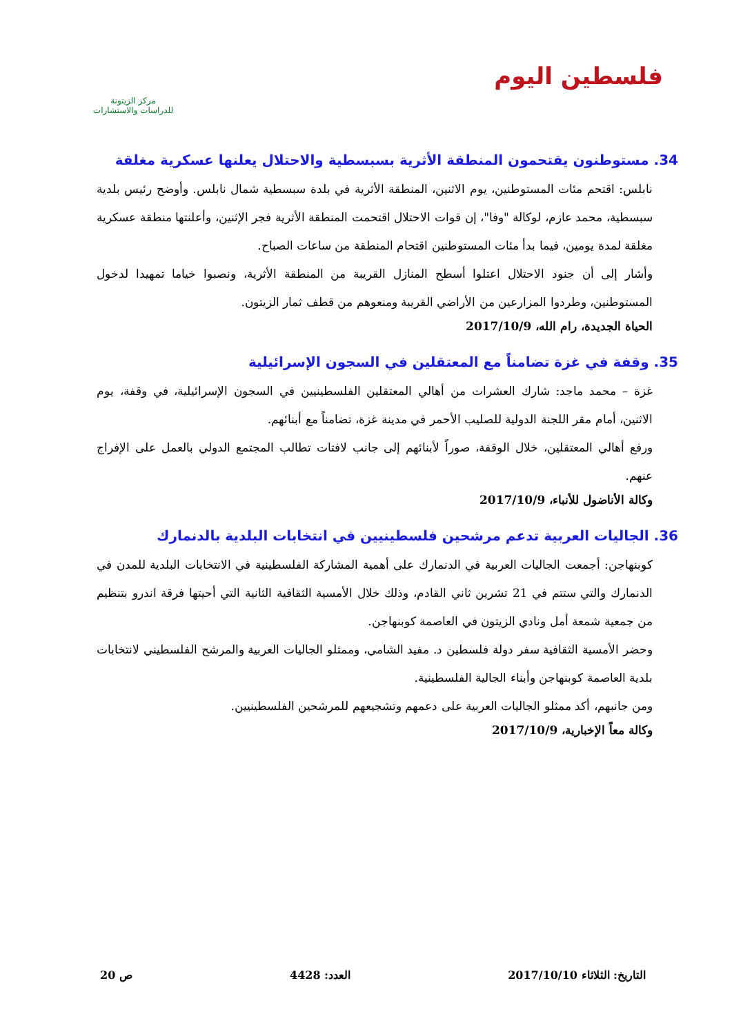فلسطين اليوم
مركز الزيتونة
للدراسات والاستشارات
34. مستوطنون يقتحمون المنطقة الأثرية بسبسطية والاحتلال يعلنها عسكرية مغلقة
نابلس: اقتحم مئات المستوطنين، يوم الاثنين، المنطقة الأثرية في بلدة سبسطية شمال نابلس. وأوضح رئيس بلدية سبسطية، محمد عازم، لوكالة "وفا"، إن قوات الاحتلال اقتحمت المنطقة الأثرية فجر الإثنين، وأعلنتها منطقة عسكرية مغلقة لمدة يومين، فيما بدأ مئات المستوطنين اقتحام المنطقة من ساعات الصباح.
وأشار إلى أن جنود الاحتلال اعتلوا أسطح المنازل القريبة من المنطقة الأثرية، ونصبوا خياما تمهيدا لدخول المستوطنين، وطردوا المزارعين من الأراضي القريبة ومنعوهم من قطف ثمار الزيتون.
الحياة الجديدة، رام الله، 2017/10/9
35. وقفة في غزة تضامناً مع المعتقلين في السجون الإسرائيلية
غزة – محمد ماجد: شارك العشرات من أهالي المعتقلين الفلسطينيين في السجون الإسرائيلية، في وقفة، يوم الاثنين، أمام مقر اللجنة الدولية للصليب الأحمر في مدينة غزة، تضامناً مع أبنائهم.
ورفع أهالي المعتقلين، خلال الوقفة، صوراً لأبنائهم إلى جانب لافتات تطالب المجتمع الدولي بالعمل على الإفراج عنهم.
وكالة الأناضول للأنباء، 2017/10/9
36. الجاليات العربية تدعم مرشحين فلسطينيين في انتخابات البلدية بالدنمارك
كوبنهاجن: أجمعت الجاليات العربية في الدنمارك على أهمية المشاركة الفلسطينية في الانتخابات البلدية للمدن في الدنمارك والتي ستتم في 21 تشرين ثاني القادم، وذلك خلال الأمسية الثقافية الثانية التي أحيتها فرقة اندرو بتنظيم من جمعية شمعة أمل ونادي الزيتون في العاصمة كوبنهاجن.
وحضر الأمسية الثقافية سفر دولة فلسطين د. مفيد الشامي، وممثلو الجاليات العربية والمرشح الفلسطيني لانتخابات بلدية العاصمة كوبنهاجن وأبناء الجالية الفلسطينية.
ومن جانبهم، أكد ممثلو الجاليات العربية على دعمهم وتشجيعهم للمرشحين الفلسطينيين.
وكالة معاً الإخبارية، 2017/10/9
التاريخ: الثلاثاء 2017/10/10 العدد: 4428 ص 20